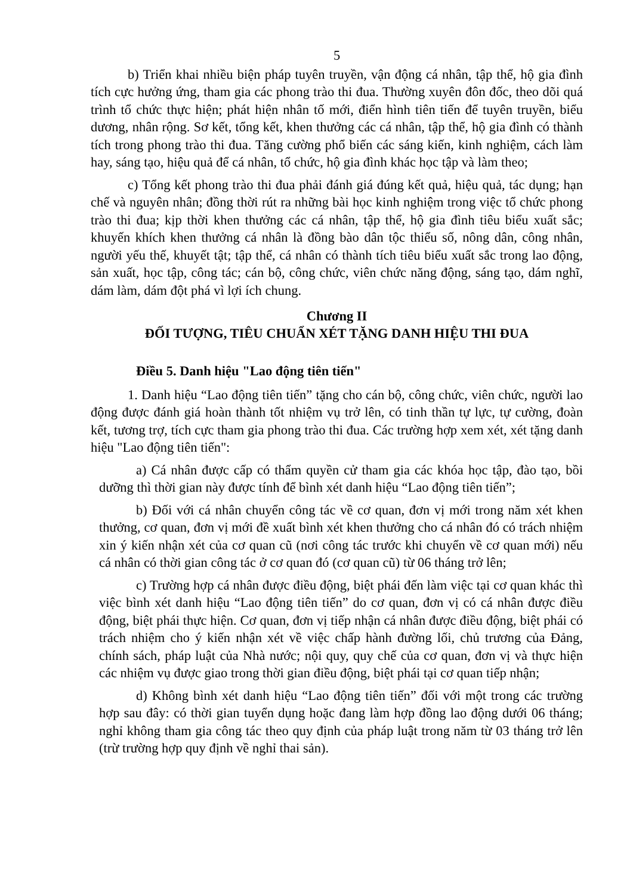5
b) Triển khai nhiều biện pháp tuyên truyền, vận động cá nhân, tập thể, hộ gia đình tích cực hưởng ứng, tham gia các phong trào thi đua. Thường xuyên đôn đốc, theo dõi quá trình tổ chức thực hiện; phát hiện nhân tố mới, điển hình tiên tiến để tuyên truyền, biểu dương, nhân rộng. Sơ kết, tổng kết, khen thưởng các cá nhân, tập thể, hộ gia đình có thành tích trong phong trào thi đua. Tăng cường phổ biến các sáng kiến, kinh nghiệm, cách làm hay, sáng tạo, hiệu quả để cá nhân, tổ chức, hộ gia đình khác học tập và làm theo;
c) Tổng kết phong trào thi đua phải đánh giá đúng kết quả, hiệu quả, tác dụng; hạn chế và nguyên nhân; đồng thời rút ra những bài học kinh nghiệm trong việc tổ chức phong trào thi đua; kịp thời khen thưởng các cá nhân, tập thể, hộ gia đình tiêu biểu xuất sắc; khuyến khích khen thưởng cá nhân là đồng bào dân tộc thiểu số, nông dân, công nhân, người yếu thế, khuyết tật; tập thể, cá nhân có thành tích tiêu biểu xuất sắc trong lao động, sản xuất, học tập, công tác; cán bộ, công chức, viên chức năng động, sáng tạo, dám nghĩ, dám làm, dám đột phá vì lợi ích chung.
Chương II
ĐỐI TƯỢNG, TIÊU CHUẨN XÉT TẶNG DANH HIỆU THI ĐUA
Điều 5. Danh hiệu "Lao động tiên tiến"
1. Danh hiệu “Lao động tiên tiến” tặng cho cán bộ, công chức, viên chức, người lao động được đánh giá hoàn thành tốt nhiệm vụ trở lên, có tinh thần tự lực, tự cường, đoàn kết, tương trợ, tích cực tham gia phong trào thi đua. Các trường hợp xem xét, xét tặng danh hiệu "Lao động tiên tiến":
a) Cá nhân được cấp có thẩm quyền cử tham gia các khóa học tập, đào tạo, bồi dưỡng thì thời gian này được tính để bình xét danh hiệu “Lao động tiên tiến”;
b) Đối với cá nhân chuyển công tác về cơ quan, đơn vị mới trong năm xét khen thưởng, cơ quan, đơn vị mới đề xuất bình xét khen thưởng cho cá nhân đó có trách nhiệm xin ý kiến nhận xét của cơ quan cũ (nơi công tác trước khi chuyển về cơ quan mới) nếu cá nhân có thời gian công tác ở cơ quan đó (cơ quan cũ) từ 06 tháng trở lên;
c) Trường hợp cá nhân được điều động, biệt phái đến làm việc tại cơ quan khác thì việc bình xét danh hiệu “Lao động tiên tiến” do cơ quan, đơn vị có cá nhân được điều động, biệt phái thực hiện. Cơ quan, đơn vị tiếp nhận cá nhân được điều động, biệt phái có trách nhiệm cho ý kiến nhận xét về việc chấp hành đường lối, chủ trương của Đảng, chính sách, pháp luật của Nhà nước; nội quy, quy chế của cơ quan, đơn vị và thực hiện các nhiệm vụ được giao trong thời gian điều động, biệt phái tại cơ quan tiếp nhận;
d) Không bình xét danh hiệu “Lao động tiên tiến” đối với một trong các trường hợp sau đây: có thời gian tuyển dụng hoặc đang làm hợp đồng lao động dưới 06 tháng; nghỉ không tham gia công tác theo quy định của pháp luật trong năm từ 03 tháng trở lên (trừ trường hợp quy định về nghỉ thai sản).